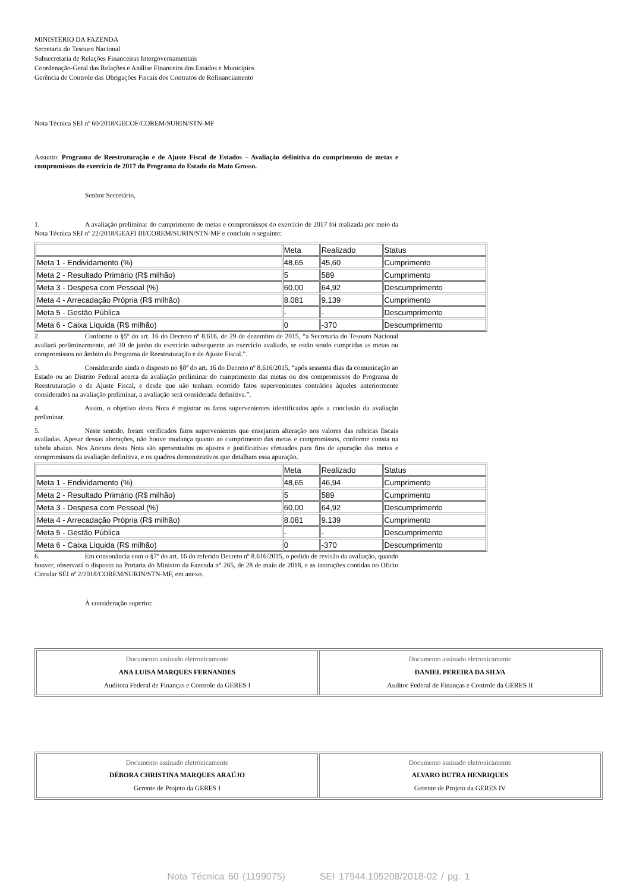MINISTÉRIO DA FAZENDA
Secretaria do Tesouro Nacional
Subsecretaria de Relações Financeiras Intergovernamentais
Coordenação-Geral das Relações e Análise Financeira dos Estados e Municípios
Gerência de Controle das Obrigações Fiscais dos Contratos de Refinanciamento
Nota Técnica SEI nº 60/2018/GECOF/COREM/SURIN/STN-MF
Assunto: Programa de Reestruturação e de Ajuste Fiscal de Estados – Avaliação definitiva do cumprimento de metas e compromissos do exercício de 2017 do Programa do Estado do Mato Grosso.
Senhor Secretário,
1. A avaliação preliminar do cumprimento de metas e compromissos do exercício de 2017 foi realizada por meio da Nota Técnica SEI nº 22/2018/GEAFI III/COREM/SURIN/STN-MF e concluiu o seguinte:
| | Meta | Realizado | Status |
| Meta 1 - Endividamento (%) | 48,65 | 45,60 | Cumprimento |
| Meta 2 - Resultado Primário (R$ milhão) | 5 | 589 | Cumprimento |
| Meta 3 - Despesa com Pessoal (%) | 60,00 | 64,92 | Descumprimento |
| Meta 4 - Arrecadação Própria (R$ milhão) | 8.081 | 9.139 | Cumprimento |
| Meta 5 - Gestão Pública | - | - | Descumprimento |
| Meta 6 - Caixa Líquida (R$ milhão) | 0 | -370 | Descumprimento |
2. Conforme o §5º do art. 16 do Decreto nº 8.616, de 29 de dezembro de 2015, “a Secretaria do Tesouro Nacional avaliará preliminarmente, até 30 de junho do exercício subsequente ao exercício avaliado, se estão sendo cumpridas as metas ou compromissos no âmbito do Programa de Reestruturação e de Ajuste Fiscal.”.
3. Considerando ainda o disposto no §8º do art. 16 do Decreto nº 8.616/2015, “após sessenta dias da comunicação ao Estado ou ao Distrito Federal acerca da avaliação preliminar do cumprimento das metas ou dos compromissos do Programa de Reestruturação e de Ajuste Fiscal, e desde que não tenham ocorrido fatos supervenientes contrários àqueles anteriormente considerados na avaliação preliminar, a avaliação será considerada definitiva.”.
4. Assim, o objetivo desta Nota é registrar os fatos supervenientes identificados após a conclusão da avaliação preliminar.
5. Neste sentido, foram verificados fatos supervenientes que ensejaram alteração nos valores das rubricas fiscais avaliadas. Apesar dessas alterações, não houve mudança quanto ao cumprimento das metas e compromissos, conforme consta na tabela abaixo. Nos Anexos desta Nota são apresentados os ajustes e justificativas efetuados para fins de apuração das metas e compromissos da avaliação definitiva, e os quadros demonstrativos que detalham essa apuração.
| | Meta | Realizado | Status |
| Meta 1 - Endividamento (%) | 48,65 | 46,94 | Cumprimento |
| Meta 2 - Resultado Primário (R$ milhão) | 5 | 589 | Cumprimento |
| Meta 3 - Despesa com Pessoal (%) | 60,00 | 64,92 | Descumprimento |
| Meta 4 - Arrecadação Própria (R$ milhão) | 8.081 | 9.139 | Cumprimento |
| Meta 5 - Gestão Pública | - | - | Descumprimento |
| Meta 6 - Caixa Líquida (R$ milhão) | 0 | -370 | Descumprimento |
6. Em consonância com o §7º do art. 16 do referido Decreto nº 8.616/2015, o pedido de revisão da avaliação, quando houver, observará o disposto na Portaria do Ministro da Fazenda n° 265, de 28 de maio de 2018, e as instruções contidas no Ofício Circular SEI nº 2/2018/COREM/SURIN/STN-MF, em anexo.
À consideração superior.
| Documento assinado eletronicamente ANA LUISA MARQUES FERNANDES Auditora Federal de Finanças e Controle da GERES I | Documento assinado eletronicamente DANIEL PEREIRA DA SILVA Auditor Federal de Finanças e Controle da GERES II |
| Documento assinado eletronicamente DÉBORA CHRISTINA MARQUES ARAÚJO Gerente de Projeto da GERES I | Documento assinado eletronicamente ALVARO DUTRA HENRIQUES Gerente de Projeto da GERES IV |
Nota Técnica 60 (1199075) SEI 17944.105208/2018-02 / pg. 1